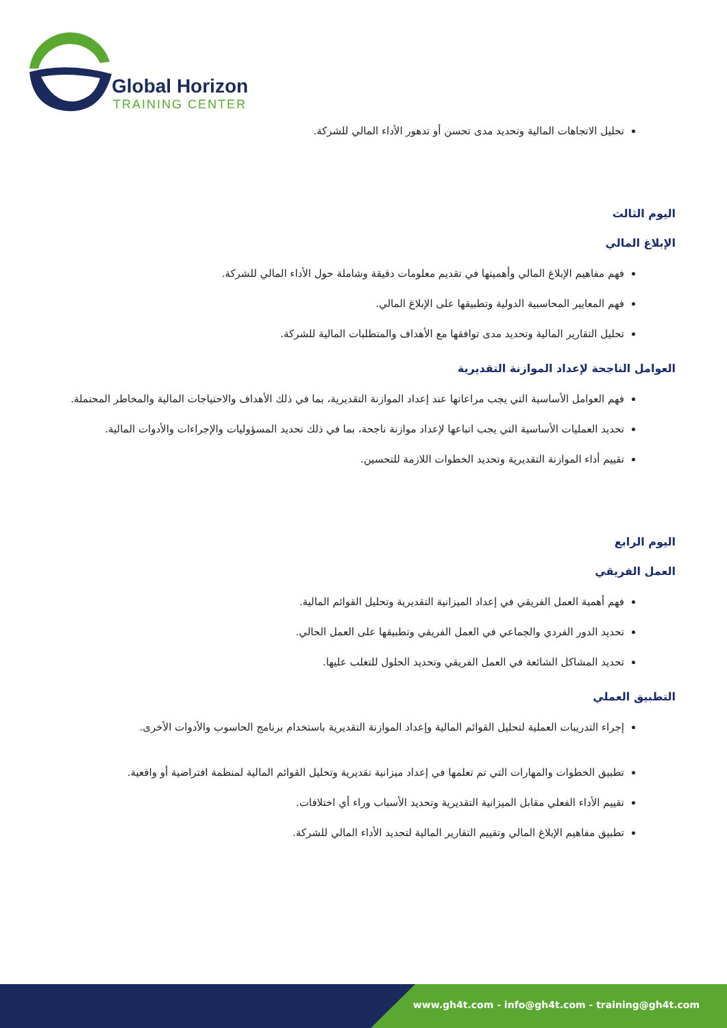Global Horizon
TRAINING CENTER
تحليل الاتجاهات المالية وتحديد مدى تحسن أو تدهور الأداء المالي للشركة.
اليوم الثالث
الإبلاغ المالي
فهم مفاهيم الإبلاغ المالي وأهميتها في تقديم معلومات دقيقة وشاملة حول الأداء المالي للشركة.
فهم المعايير المحاسبية الدولية وتطبيقها على الإبلاغ المالي.
تحليل التقارير المالية وتحديد مدى توافقها مع الأهداف والمتطلبات المالية للشركة.
العوامل الناجحة لإعداد الموازنة التقديرية
فهم العوامل الأساسية التي يجب مراعاتها عند إعداد الموازنة التقديرية، بما في ذلك الأهداف والاحتياجات المالية والمخاطر المحتملة.
تحديد العمليات الأساسية التي يجب اتباعها لإعداد موازنة ناجحة، بما في ذلك تحديد المسؤوليات والإجراءات والأدوات المالية.
تقييم أداء الموازنة التقديرية وتحديد الخطوات اللازمة للتحسين.
اليوم الرابع
العمل الفريقي
فهم أهمية العمل الفريقي في إعداد الميزانية التقديرية وتحليل القوائم المالية.
تحديد الدور الفردي والجماعي في العمل الفريقي وتطبيقها على العمل الحالي.
تحديد المشاكل الشائعة في العمل الفريقي وتحديد الحلول للتغلب عليها.
التطبيق العملي
إجراء التدريبات العملية لتحليل القوائم المالية وإعداد الموازنة التقديرية باستخدام برنامج الحاسوب والأدوات الأخرى.
تطبيق الخطوات والمهارات التي تم تعلمها في إعداد ميزانية تقديرية وتحليل القوائم المالية لمنظمة افتراضية أو واقعية.
تقييم الأداء الفعلي مقابل الميزانية التقديرية وتحديد الأسباب وراء أي اختلافات.
تطبيق مفاهيم الإبلاغ المالي وتقييم التقارير المالية لتحديد الأداء المالي للشركة.
www.gh4t.com - info@gh4t.com - training@gh4t.com